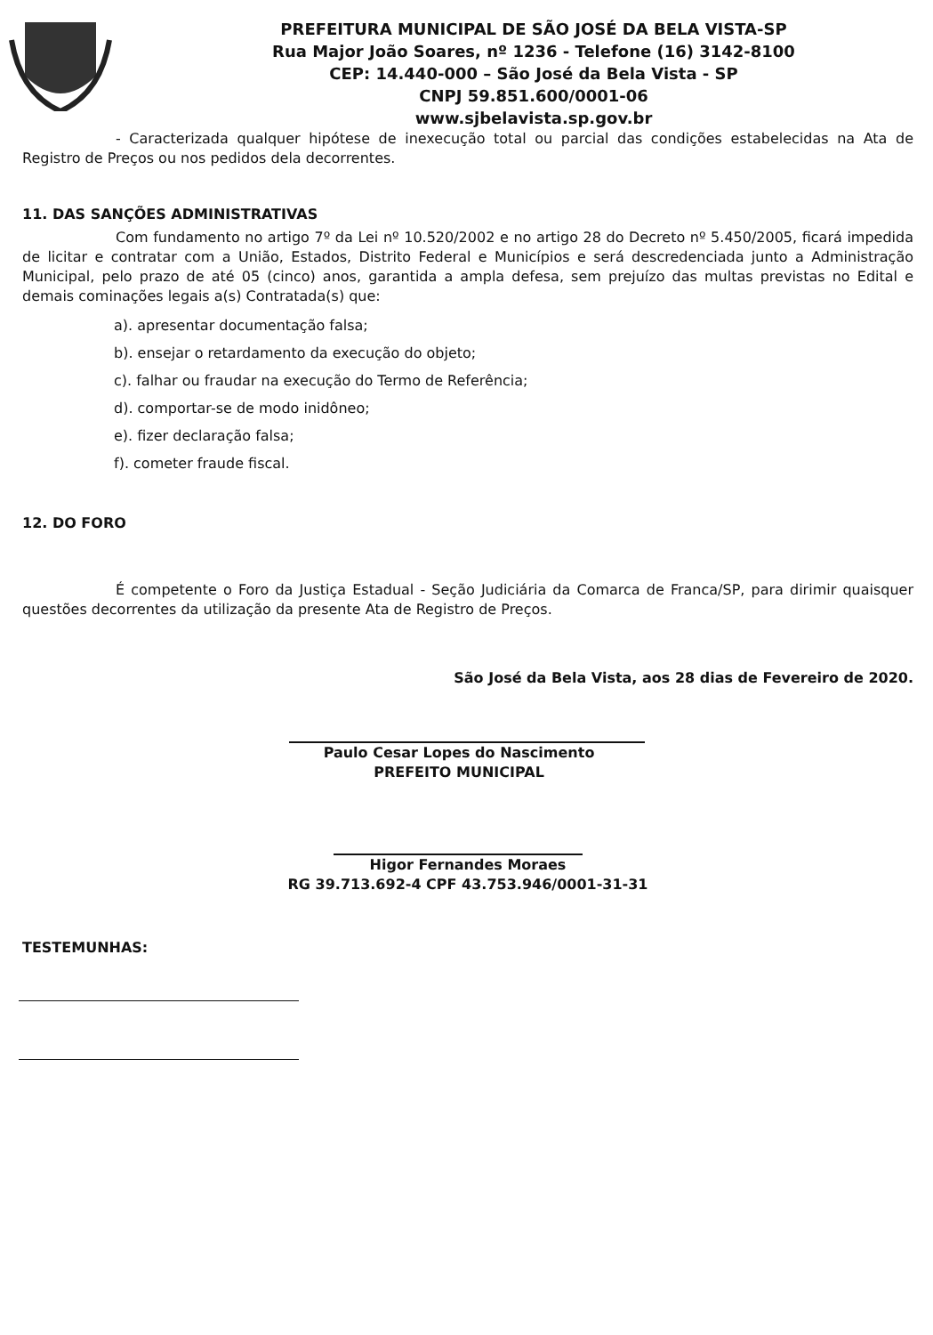PREFEITURA MUNICIPAL DE SÃO JOSÉ DA BELA VISTA-SP
Rua Major João Soares, nº 1236 - Telefone (16) 3142-8100
CEP: 14.440-000 – São José da Bela Vista - SP
CNPJ 59.851.600/0001-06
www.sjbelavista.sp.gov.br
- Caracterizada qualquer hipótese de inexecução total ou parcial das condições estabelecidas na Ata de Registro de Preços ou nos pedidos dela decorrentes.
11. DAS SANÇÕES ADMINISTRATIVAS
Com fundamento no artigo 7º da Lei nº 10.520/2002 e no artigo 28 do Decreto nº 5.450/2005, ficará impedida de licitar e contratar com a União, Estados, Distrito Federal e Municípios e será descredenciada junto a Administração Municipal, pelo prazo de até 05 (cinco) anos, garantida a ampla defesa, sem prejuízo das multas previstas no Edital e demais cominações legais a(s) Contratada(s) que:
a). apresentar documentação falsa;
b). ensejar o retardamento da execução do objeto;
c). falhar ou fraudar na execução do Termo de Referência;
d). comportar-se de modo inidôneo;
e). fizer declaração falsa;
f). cometer fraude fiscal.
12. DO FORO
É competente o Foro da Justiça Estadual - Seção Judiciária da Comarca de Franca/SP, para dirimir quaisquer questões decorrentes da utilização da presente Ata de Registro de Preços.
São José da Bela Vista, aos 28 dias de Fevereiro de 2020.
Paulo Cesar Lopes do Nascimento
PREFEITO MUNICIPAL
Higor Fernandes Moraes
RG 39.713.692-4 CPF 43.753.946/0001-31-31
TESTEMUNHAS: